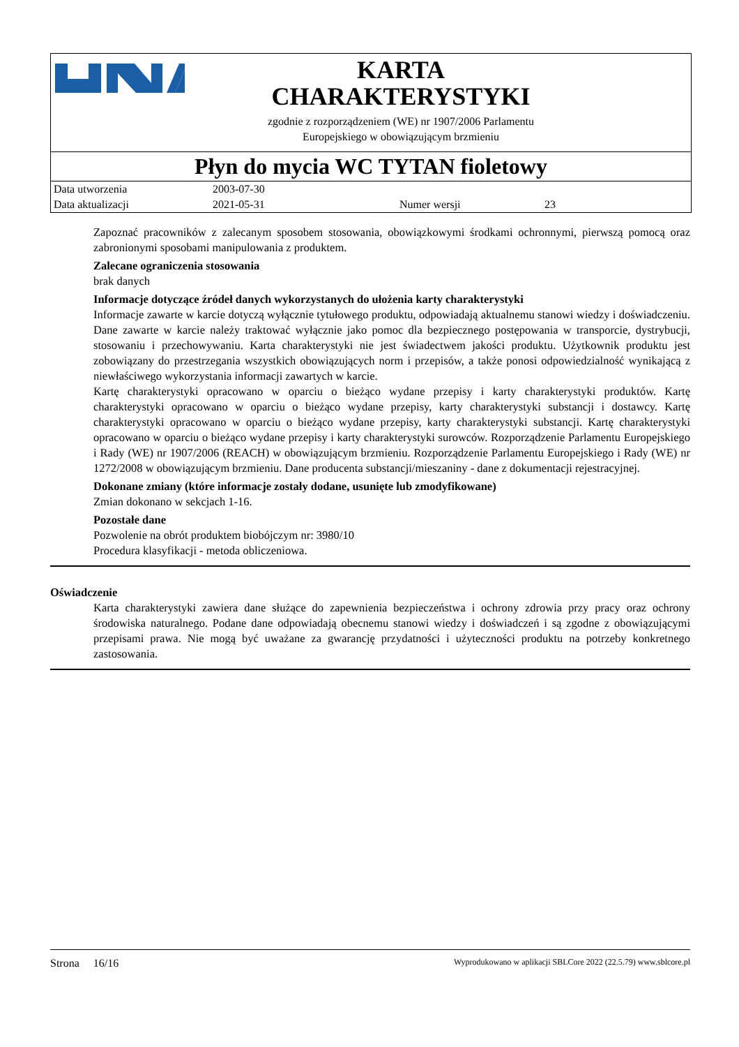KARTA
CHARAKTERYSTYKI
zgodnie z rozporządzeniem (WE) nr 1907/2006 Parlamentu
Europejskiego w obowiązującym brzmieniu
Płyn do mycia WC TYTAN fioletowy
| Data utworzenia | 2003-07-30 | | |
| Data aktualizacji | 2021-05-31 | Numer wersji | 23 |
Zapoznać pracowników z zalecanym sposobem stosowania, obowiązkowymi środkami ochronnymi, pierwszą pomocą oraz zabronionymi sposobami manipulowania z produktem.
Zalecane ograniczenia stosowania
brak danych
Informacje dotyczące źródeł danych wykorzystanych do ułożenia karty charakterystyki
Informacje zawarte w karcie dotyczą wyłącznie tytułowego produktu, odpowiadają aktualnemu stanowi wiedzy i doświadczeniu. Dane zawarte w karcie należy traktować wyłącznie jako pomoc dla bezpiecznego postępowania w transporcie, dystrybucji, stosowaniu i przechowywaniu. Karta charakterystyki nie jest świadectwem jakości produktu. Użytkownik produktu jest zobowiązany do przestrzegania wszystkich obowiązujących norm i przepisów, a także ponosi odpowiedzialność wynikającą z niewłaściwego wykorzystania informacji zawartych w karcie.
Kartę charakterystyki opracowano w oparciu o bieżąco wydane przepisy i karty charakterystyki produktów. Kartę charakterystyki opracowano w oparciu o bieżąco wydane przepisy, karty charakterystyki substancji i dostawcy. Kartę charakterystyki opracowano w oparciu o bieżąco wydane przepisy, karty charakterystyki substancji. Kartę charakterystyki opracowano w oparciu o bieżąco wydane przepisy i karty charakterystyki surowców. Rozporządzenie Parlamentu Europejskiego i Rady (WE) nr 1907/2006 (REACH) w obowiązującym brzmieniu. Rozporządzenie Parlamentu Europejskiego i Rady (WE) nr 1272/2008 w obowiązującym brzmieniu. Dane producenta substancji/mieszaniny - dane z dokumentacji rejestracyjnej.
Dokonane zmiany (które informacje zostały dodane, usunięte lub zmodyfikowane)
Zmian dokonano w sekcjach 1-16.
Pozostałe dane
Pozwolenie na obrót produktem biobójczym nr: 3980/10
Procedura klasyfikacji - metoda obliczeniowa.
Oświadczenie
Karta charakterystyki zawiera dane służące do zapewnienia bezpieczeństwa i ochrony zdrowia przy pracy oraz ochrony środowiska naturalnego. Podane dane odpowiadają obecnemu stanowi wiedzy i doświadczeń i są zgodne z obowiązującymi przepisami prawa. Nie mogą być uważane za gwarancję przydatności i użyteczności produktu na potrzeby konkretnego zastosowania.
Strona 16/16 Wyprodukowano w aplikacji SBLCore 2022 (22.5.79) www.sblcore.pl